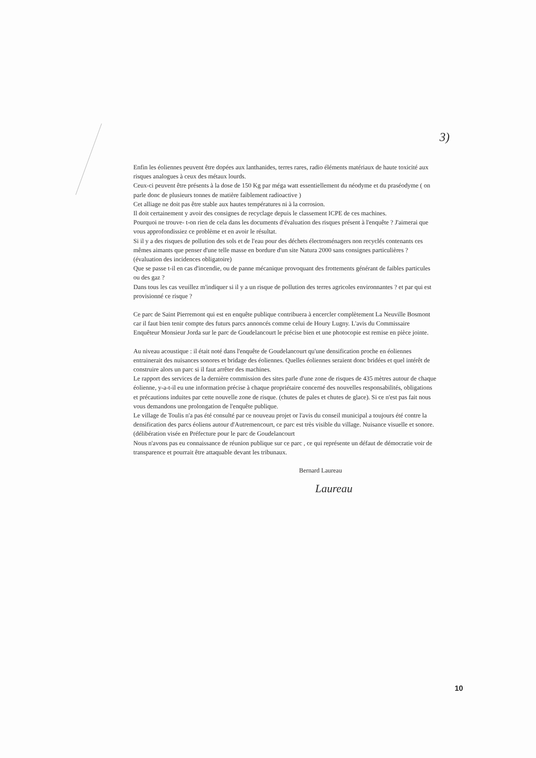3)
Enfin les éoliennes peuvent être dopées aux lanthanides, terres rares, radio éléments matériaux de haute toxicité aux risques analogues à ceux des métaux lourds.
Ceux-ci peuvent être présents à la dose de 150 Kg par méga watt essentiellement du néodyme et du praséodyme ( on parle donc de plusieurs tonnes de matière faiblement radioactive )
Cet alliage ne doit pas être stable aux hautes températures ni à la corrosion.
Il doit certainement y avoir des consignes de recyclage depuis le classement ICPE de ces machines.
Pourquoi ne trouve- t-on rien de cela dans les documents d'évaluation des risques présent à l'enquête ? J'aimerai que vous approfondissiez ce problème et en avoir le résultat.
Si il y a des risques de pollution des sols et de l'eau pour des déchets électroménagers non recyclés contenants ces mêmes aimants que penser d'une telle masse en bordure d'un site Natura 2000 sans consignes particulières ? (évaluation des incidences obligatoire)
Que se passe t-il en cas d'incendie, ou de panne mécanique provoquant des frottements générant de faibles particules ou des gaz ?
Dans tous les cas veuillez m'indiquer si il y a un risque de pollution des terres agricoles environnantes ? et par qui est provisionné ce risque ?
Ce parc de Saint Pierremont qui est en enquête publique contribuera à encercler complètement La Neuville Bosmont car il faut bien tenir compte des futurs parcs annoncés comme celui de Houry Lugny. L'avis du Commissaire Enquêteur Monsieur Jorda sur le parc de Goudelancourt le précise bien et une photocopie est remise en pièce jointe.
Au niveau acoustique : il était noté dans l'enquête de Goudelancourt qu'une densification proche en éoliennes entrainerait des nuisances sonores et bridage des éoliennes. Quelles éoliennes seraient donc bridées et quel intérêt de construire alors un parc si il faut arrêter des machines.
Le rapport des services de la dernière commission des sites parle d'une zone de risques de 435 mètres autour de chaque éolienne, y-a-t-il eu une information précise à chaque propriétaire concerné des nouvelles responsabilités, obligations et précautions induites par cette nouvelle zone de risque. (chutes de pales et chutes de glace). Si ce n'est pas fait nous vous demandons une prolongation de l'enquête publique.
Le village de Toulis n'a pas été consulté par ce nouveau projet or l'avis du conseil municipal a toujours été contre la densification des parcs éoliens autour d'Autremencourt, ce parc est très visible du village. Nuisance visuelle et sonore. (délibération visée en Préfecture pour le parc de Goudelancourt
Nous n'avons pas eu connaissance de réunion publique sur ce parc , ce qui représente un défaut de démocratie voir de transparence et pourrait être attaquable devant les tribunaux.
Bernard Laureau
Laureau
10